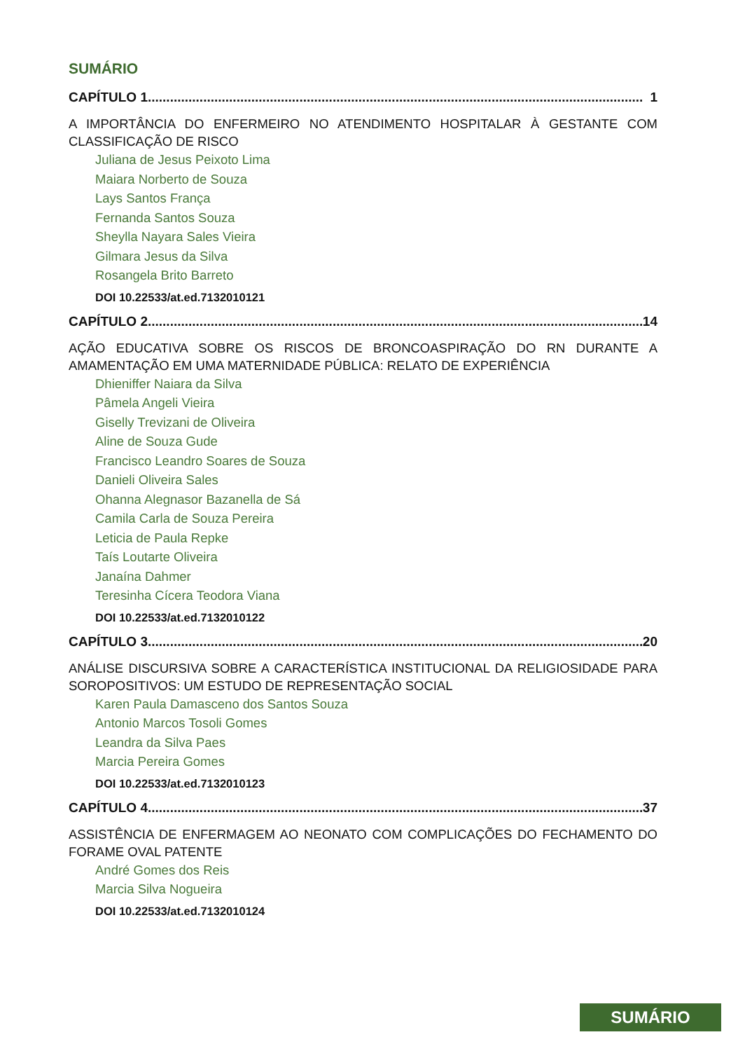SUMÁRIO
CAPÍTULO 1...................................................................................................................................... 1
A IMPORTÂNCIA DO ENFERMEIRO NO ATENDIMENTO HOSPITALAR À GESTANTE COM CLASSIFICAÇÃO DE RISCO
Juliana de Jesus Peixoto Lima
Maiara Norberto de Souza
Lays Santos França
Fernanda Santos Souza
Sheylla Nayara Sales Vieira
Gilmara Jesus da Silva
Rosangela Brito Barreto
DOI 10.22533/at.ed.7132010121
CAPÍTULO 2...................................................................................................................................... 14
AÇÃO EDUCATIVA SOBRE OS RISCOS DE BRONCOASPIRAÇÃO DO RN DURANTE A AMAMENTAÇÃO EM UMA MATERNIDADE PÚBLICA: RELATO DE EXPERIÊNCIA
Dhieniffer Naiara da Silva
Pâmela Angeli Vieira
Giselly Trevizani de Oliveira
Aline de Souza Gude
Francisco Leandro Soares de Souza
Danieli Oliveira Sales
Ohanna Alegnasor Bazanella de Sá
Camila Carla de Souza Pereira
Leticia de Paula Repke
Taís Loutarte Oliveira
Janaína Dahmer
Teresinha Cícera Teodora Viana
DOI 10.22533/at.ed.7132010122
CAPÍTULO 3...................................................................................................................................... 20
ANÁLISE DISCURSIVA SOBRE A CARACTERÍSTICA INSTITUCIONAL DA RELIGIOSIDADE PARA SOROPOSITIVOS: UM ESTUDO DE REPRESENTAÇÃO SOCIAL
Karen Paula Damasceno dos Santos Souza
Antonio Marcos Tosoli Gomes
Leandra da Silva Paes
Marcia Pereira Gomes
DOI 10.22533/at.ed.7132010123
CAPÍTULO 4...................................................................................................................................... 37
ASSISTÊNCIA DE ENFERMAGEM AO NEONATO COM COMPLICAÇÕES DO FECHAMENTO DO FORAME OVAL PATENTE
André Gomes dos Reis
Marcia Silva Nogueira
DOI 10.22533/at.ed.7132010124
SUMÁRIO